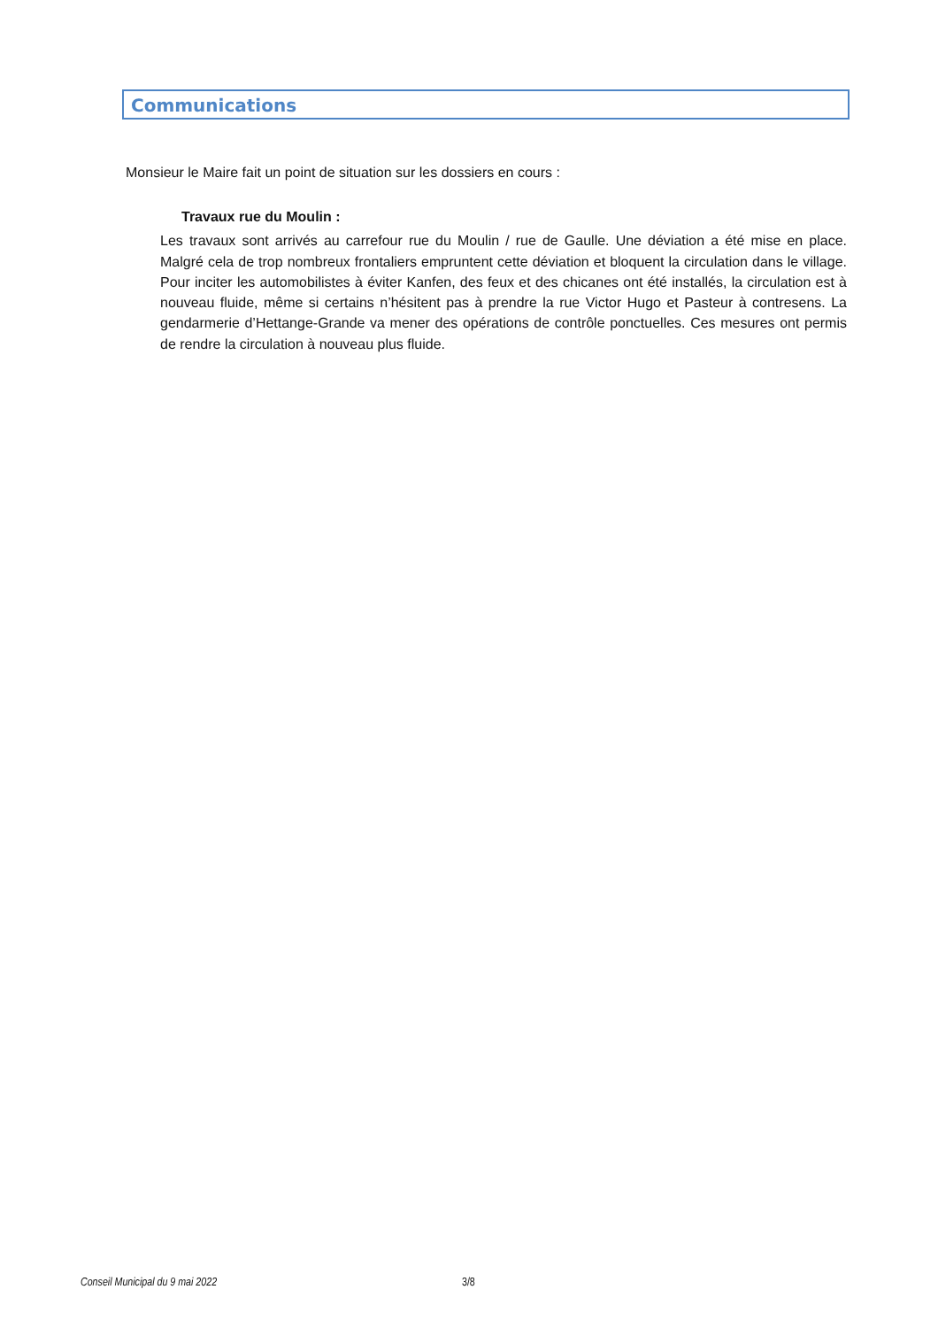Communications
Monsieur le Maire fait un point de situation sur les dossiers en cours :
Travaux rue du Moulin :
Les travaux sont arrivés au carrefour rue du Moulin / rue de Gaulle. Une déviation a été mise en place. Malgré cela de trop nombreux frontaliers empruntent cette déviation et bloquent la circulation dans le village. Pour inciter les automobilistes à éviter Kanfen, des feux et des chicanes ont été installés, la circulation est à nouveau fluide, même si certains n’hésitent pas à prendre la rue Victor Hugo et Pasteur à contresens. La gendarmerie d’Hettange-Grande va mener des opérations de contrôle ponctuelles. Ces mesures ont permis de rendre la circulation à nouveau plus fluide.
Conseil Municipal du 9 mai 2022 3/8